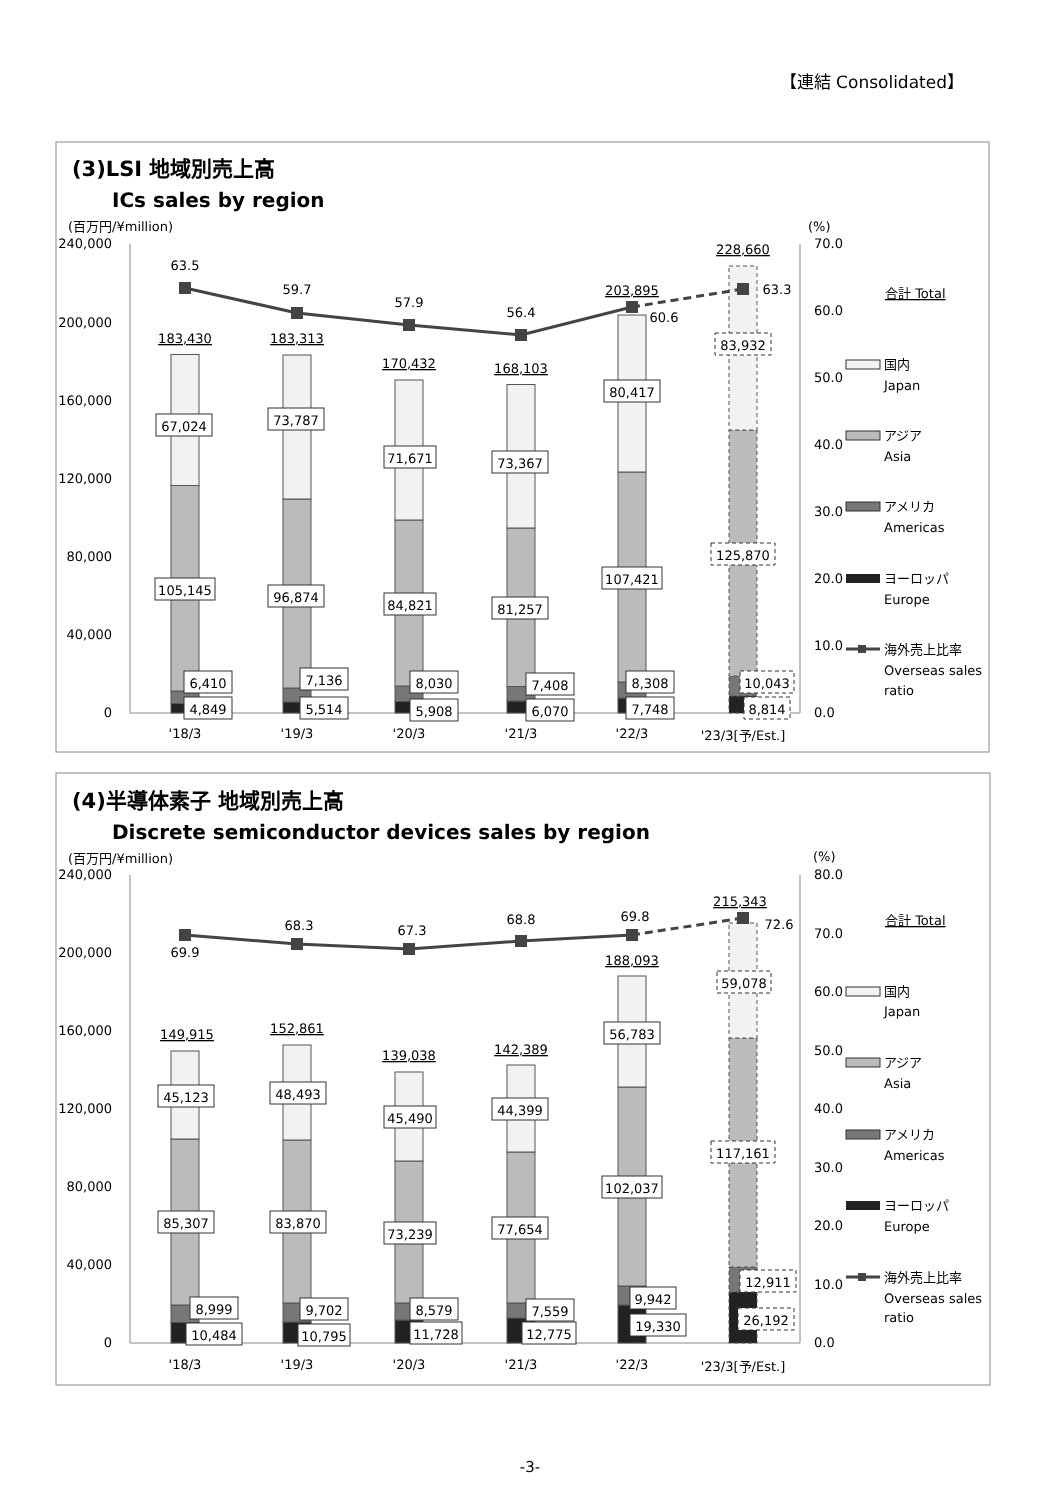【連結 Consolidated】
(3)LSI 地域別売上高
ICs sales by region
(百万円/¥million)
(%)
240,000
200,000
160,000
120,000
80,000
40,000
0
70.0
60.0
50.0
40.0
30.0
20.0
10.0
0.0
'18/3
'19/3
'20/3
'21/3
'22/3
'23/3[予/Est.]
183,430
183,313
170,432
168,103
203,895
228,660
67,024
73,787
71,671
73,367
80,417
83,932
105,145
96,874
84,821
81,257
107,421
125,870
6,410
7,136
8,030
7,408
8,308
10,043
4,849
5,514
5,908
6,070
7,748
8,814
63.5
59.7
57.9
56.4
60.6
63.3
合計 Total
国内
Japan
アジア
Asia
アメリカ
Americas
ヨーロッパ
Europe
海外売上比率
Overseas sales
ratio
(4)半導体素子 地域別売上高
Discrete semiconductor devices sales by region
(百万円/¥million)
(%)
240,000
200,000
160,000
120,000
80,000
40,000
0
80.0
70.0
60.0
50.0
40.0
30.0
20.0
10.0
0.0
'18/3
'19/3
'20/3
'21/3
'22/3
'23/3[予/Est.]
149,915
152,861
139,038
142,389
188,093
215,343
45,123
48,493
45,490
44,399
56,783
59,078
85,307
83,870
73,239
77,654
102,037
117,161
8,999
9,702
8,579
7,559
9,942
12,911
10,484
10,795
11,728
12,775
19,330
26,192
69.9
68.3
67.3
68.8
69.8
72.6
合計 Total
国内
Japan
アジア
Asia
アメリカ
Americas
ヨーロッパ
Europe
海外売上比率
Overseas sales
ratio
-3-